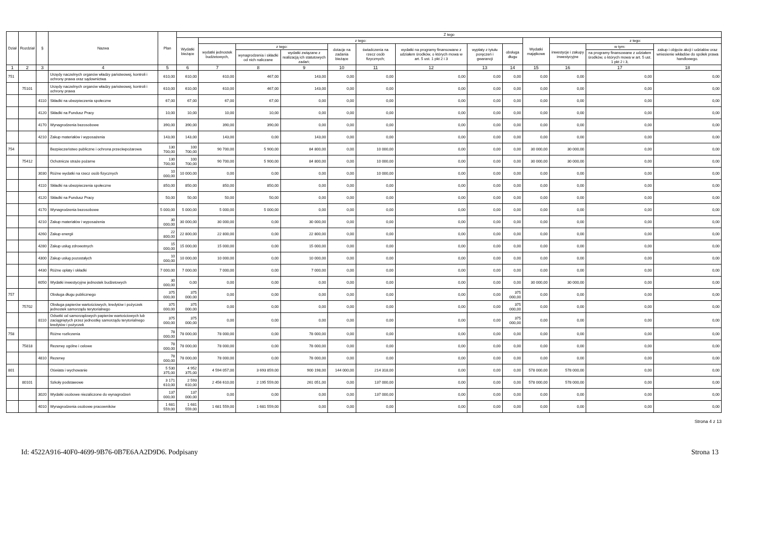| Dział | Rozdział | § | Nazwa | Plan | Z tego | | | | | | | | | | | | |
| --- | --- | --- | --- | --- | --- | --- | --- | --- | --- | --- | --- | --- | --- | --- | --- | --- | --- |
| | | | | | Wydatki bieżące | z tego: | | | | | | | | Wydatki majątkowe | z tego: | | |
| | | | | | | wydatki jednostek budżetowych, | z tego: | | dotacje na zadania bieżące | świadczenia na rzecz osób fizycznych; | wydatki na programy finansowane z udziałem środków, o których mowa w art. 5 ust. 1 pkt 2 i 3 | wypłaty z tytułu poręczeń i gwarancji | obsługa długu | | inwestycje i zakupy inwestycyjne | w tym: | zakup i objęcie akcji i udziałów oraz wniesienie wkładów do spółek prawa handlowego. |
| | | | | | | | wynagrodzenia i składki od nich naliczane | wydatki związane z realizacją ich statutowych zadań; | | | | | | | | na programy finansowane z udziałem środków, o których mowa w art. 5 ust. 1 pkt 2 i 3, | |
| 1 | 2 | 3 | 4 | 5 | 6 | 7 | 8 | 9 | 10 | 11 | 12 | 13 | 14 | 15 | 16 | 17 | 18 |
| 751 | | | Urzędy naczelnych organów władzy państwowej, kontroli i ochrony prawa oraz sądownictwa | 610,00 | 610,00 | 610,00 | 467,00 | 143,00 | 0,00 | 0,00 | 0,00 | 0,00 | 0,00 | 0,00 | 0,00 | 0,00 | 0,00 |
| | 75101 | | Urzędy naczelnych organów władzy państwowej, kontroli i ochrony prawa | 610,00 | 610,00 | 610,00 | 467,00 | 143,00 | 0,00 | 0,00 | 0,00 | 0,00 | 0,00 | 0,00 | 0,00 | 0,00 | 0,00 |
| | | 4110 | Składki na ubezpieczenia społeczne | 67,00 | 67,00 | 67,00 | 67,00 | 0,00 | 0,00 | 0,00 | 0,00 | 0,00 | 0,00 | 0,00 | 0,00 | 0,00 | 0,00 |
| | | 4120 | Składki na Fundusz Pracy | 10,00 | 10,00 | 10,00 | 10,00 | 0,00 | 0,00 | 0,00 | 0,00 | 0,00 | 0,00 | 0,00 | 0,00 | 0,00 | 0,00 |
| | | 4170 | Wynagrodzenia bezosobowe | 390,00 | 390,00 | 390,00 | 390,00 | 0,00 | 0,00 | 0,00 | 0,00 | 0,00 | 0,00 | 0,00 | 0,00 | 0,00 | 0,00 |
| | | 4210 | Zakup materiałów i wyposażenia | 143,00 | 143,00 | 143,00 | 0,00 | 143,00 | 0,00 | 0,00 | 0,00 | 0,00 | 0,00 | 0,00 | 0,00 | 0,00 | 0,00 |
| 754 | | | Bezpieczeństwo publiczne i ochrona przeciwpożarowa | 130 700,00 | 100 700,00 | 90 700,00 | 5 900,00 | 84 800,00 | 0,00 | 10 000,00 | 0,00 | 0,00 | 0,00 | 30 000,00 | 30 000,00 | 0,00 | 0,00 |
| | 75412 | | Ochotnicze straże pożarne | 130 700,00 | 100 700,00 | 90 700,00 | 5 900,00 | 84 800,00 | 0,00 | 10 000,00 | 0,00 | 0,00 | 0,00 | 30 000,00 | 30 000,00 | 0,00 | 0,00 |
| | | 3030 | Różne wydatki na rzecz osób fizycznych | 10 000,00 | 10 000,00 | 0,00 | 0,00 | 0,00 | 0,00 | 10 000,00 | 0,00 | 0,00 | 0,00 | 0,00 | 0,00 | 0,00 | 0,00 |
| | | 4110 | Składki na ubezpieczenia społeczne | 850,00 | 850,00 | 850,00 | 850,00 | 0,00 | 0,00 | 0,00 | 0,00 | 0,00 | 0,00 | 0,00 | 0,00 | 0,00 | 0,00 |
| | | 4120 | Składki na Fundusz Pracy | 50,00 | 50,00 | 50,00 | 50,00 | 0,00 | 0,00 | 0,00 | 0,00 | 0,00 | 0,00 | 0,00 | 0,00 | 0,00 | 0,00 |
| | | 4170 | Wynagrodzenia bezosobowe | 5 000,00 | 5 000,00 | 5 000,00 | 5 000,00 | 0,00 | 0,00 | 0,00 | 0,00 | 0,00 | 0,00 | 0,00 | 0,00 | 0,00 | 0,00 |
| | | 4210 | Zakup materiałów i wyposażenia | 30 000,00 | 30 000,00 | 30 000,00 | 0,00 | 30 000,00 | 0,00 | 0,00 | 0,00 | 0,00 | 0,00 | 0,00 | 0,00 | 0,00 | 0,00 |
| | | 4260 | Zakup energii | 22 800,00 | 22 800,00 | 22 800,00 | 0,00 | 22 800,00 | 0,00 | 0,00 | 0,00 | 0,00 | 0,00 | 0,00 | 0,00 | 0,00 | 0,00 |
| | | 4280 | Zakup usług zdrowotnych | 15 000,00 | 15 000,00 | 15 000,00 | 0,00 | 15 000,00 | 0,00 | 0,00 | 0,00 | 0,00 | 0,00 | 0,00 | 0,00 | 0,00 | 0,00 |
| | | 4300 | Zakup usług pozostałych | 10 000,00 | 10 000,00 | 10 000,00 | 0,00 | 10 000,00 | 0,00 | 0,00 | 0,00 | 0,00 | 0,00 | 0,00 | 0,00 | 0,00 | 0,00 |
| | | 4430 | Różne opłaty i składki | 7 000,00 | 7 000,00 | 7 000,00 | 0,00 | 7 000,00 | 0,00 | 0,00 | 0,00 | 0,00 | 0,00 | 0,00 | 0,00 | 0,00 | 0,00 |
| | | 6050 | Wydatki inwestycyjne jednostek budżetowych | 30 000,00 | 0,00 | 0,00 | 0,00 | 0,00 | 0,00 | 0,00 | 0,00 | 0,00 | 0,00 | 30 000,00 | 30 000,00 | 0,00 | 0,00 |
| 757 | | | Obsługa długu publicznego | 375 000,00 | 375 000,00 | 0,00 | 0,00 | 0,00 | 0,00 | 0,00 | 0,00 | 0,00 | 375 000,00 | 0,00 | 0,00 | 0,00 | 0,00 |
| | 75702 | | Obsługa papierów wartościowych, kredytów i pożyczek jednostek samorządu terytorialnego | 375 000,00 | 375 000,00 | 0,00 | 0,00 | 0,00 | 0,00 | 0,00 | 0,00 | 0,00 | 375 000,00 | 0,00 | 0,00 | 0,00 | 0,00 |
| | | 8110 | Odsetki od samorządowych papierów wartościowych lub zaciągniętych przez jednostkę samorządu terytorialnego kredytów i pożyczek | 375 000,00 | 375 000,00 | 0,00 | 0,00 | 0,00 | 0,00 | 0,00 | 0,00 | 0,00 | 375 000,00 | 0,00 | 0,00 | 0,00 | 0,00 |
| 758 | | | Różne rozliczenia | 78 000,00 | 78 000,00 | 78 000,00 | 0,00 | 78 000,00 | 0,00 | 0,00 | 0,00 | 0,00 | 0,00 | 0,00 | 0,00 | 0,00 | 0,00 |
| | 75818 | | Rezerwy ogólne i celowe | 78 000,00 | 78 000,00 | 78 000,00 | 0,00 | 78 000,00 | 0,00 | 0,00 | 0,00 | 0,00 | 0,00 | 0,00 | 0,00 | 0,00 | 0,00 |
| | | 4810 | Rezerwy | 78 000,00 | 78 000,00 | 78 000,00 | 0,00 | 78 000,00 | 0,00 | 0,00 | 0,00 | 0,00 | 0,00 | 0,00 | 0,00 | 0,00 | 0,00 |
| 801 | | | Oświata i wychowanie | 5 530 375,00 | 4 952 375,00 | 4 594 057,00 | 3 693 859,00 | 900 198,00 | 144 000,00 | 214 318,00 | 0,00 | 0,00 | 0,00 | 578 000,00 | 578 000,00 | 0,00 | 0,00 |
| | 80101 | | Szkoły podstawowe | 3 171 610,00 | 2 593 610,00 | 2 456 610,00 | 2 195 559,00 | 261 051,00 | 0,00 | 137 000,00 | 0,00 | 0,00 | 0,00 | 578 000,00 | 578 000,00 | 0,00 | 0,00 |
| | | 3020 | Wydatki osobowe niezaliczone do wynagrodzeń | 137 000,00 | 137 000,00 | 0,00 | 0,00 | 0,00 | 0,00 | 137 000,00 | 0,00 | 0,00 | 0,00 | 0,00 | 0,00 | 0,00 | 0,00 |
| | | 4010 | Wynagrodzenia osobowe pracowników | 1 681 559,00 | 1 681 559,00 | 1 681 559,00 | 1 681 559,00 | 0,00 | 0,00 | 0,00 | 0,00 | 0,00 | 0,00 | 0,00 | 0,00 | 0,00 | 0,00 |
Strona 4 z 13
Id: 4522A916-40F0-4699-9B76-0B7E6AA2D9D6. Podpisany Strona 13